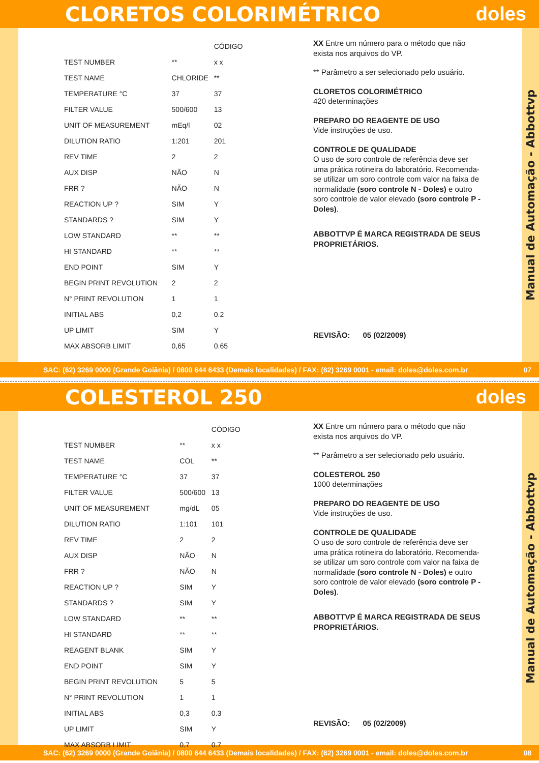CLORETOS COLORIMÉTRICO doles
| | | CÓDIGO |
| --- | --- | --- |
| TEST NUMBER | ** | x x |
| TEST NAME | CHLORIDE | ** |
| TEMPERATURE °C | 37 | 37 |
| FILTER VALUE | 500/600 | 13 |
| UNIT OF MEASUREMENT | mEq/l | 02 |
| DILUTION RATIO | 1:201 | 201 |
| REV TIME | 2 | 2 |
| AUX DISP | NÃO | N |
| FRR ? | NÃO | N |
| REACTION UP ? | SIM | Y |
| STANDARDS ? | SIM | Y |
| LOW STANDARD | ** | ** |
| HI STANDARD | ** | ** |
| END POINT | SIM | Y |
| BEGIN PRINT REVOLUTION | 2 | 2 |
| N° PRINT REVOLUTION | 1 | 1 |
| INITIAL ABS | 0,2 | 0.2 |
| UP LIMIT | SIM | Y |
| MAX ABSORB LIMIT | 0,65 | 0.65 |
XX Entre um número para o método que não exista nos arquivos do VP.
** Parâmetro a ser selecionado pelo usuário.
CLORETOS COLORIMÉTRICO
420 determinações
PREPARO DO REAGENTE DE USO
Vide instruções de uso.
CONTROLE DE QUALIDADE
O uso de soro controle de referência deve ser uma prática rotineira do laboratório. Recomenda-se utilizar um soro controle com valor na faixa de normalidade (soro controle N - Doles) e outro soro controle de valor elevado (soro controle P - Doles).
ABBOTTVP É MARCA REGISTRADA DE SEUS PROPRIETÁRIOS.
REVISÃO: 05 (02/2009)
Manual de Automação - Abbottvp
SAC: (62) 3269 0000 (Grande Goiânia) / 0800 644 6433 (Demais localidades) / FAX: (62) 3269 0001 - email: doles@doles.com.br 07
COLESTEROL 250 doles
| | | CÓDIGO |
| --- | --- | --- |
| TEST NUMBER | ** | x x |
| TEST NAME | COL | ** |
| TEMPERATURE °C | 37 | 37 |
| FILTER VALUE | 500/600 | 13 |
| UNIT OF MEASUREMENT | mg/dL | 05 |
| DILUTION RATIO | 1:101 | 101 |
| REV TIME | 2 | 2 |
| AUX DISP | NÃO | N |
| FRR ? | NÃO | N |
| REACTION UP ? | SIM | Y |
| STANDARDS ? | SIM | Y |
| LOW STANDARD | ** | ** |
| HI STANDARD | ** | ** |
| REAGENT BLANK | SIM | Y |
| END POINT | SIM | Y |
| BEGIN PRINT REVOLUTION | 5 | 5 |
| N° PRINT REVOLUTION | 1 | 1 |
| INITIAL ABS | 0,3 | 0.3 |
| UP LIMIT | SIM | Y |
| MAX ABSORB LIMIT | 0,7 | 0.7 |
XX Entre um número para o método que não exista nos arquivos do VP.
** Parâmetro a ser selecionado pelo usuário.
COLESTEROL 250
1000 determinações
PREPARO DO REAGENTE DE USO
Vide instruções de uso.
CONTROLE DE QUALIDADE
O uso de soro controle de referência deve ser uma prática rotineira do laboratório. Recomenda-se utilizar um soro controle com valor na faixa de normalidade (soro controle N - Doles) e outro soro controle de valor elevado (soro controle P - Doles).
ABBOTTVP É MARCA REGISTRADA DE SEUS PROPRIETÁRIOS.
REVISÃO: 05 (02/2009)
Manual de Automação - Abbottvp
SAC: (62) 3269 0000 (Grande Goiânia) / 0800 644 6433 (Demais localidades) / FAX: (62) 3269 0001 - email: doles@doles.com.br 08